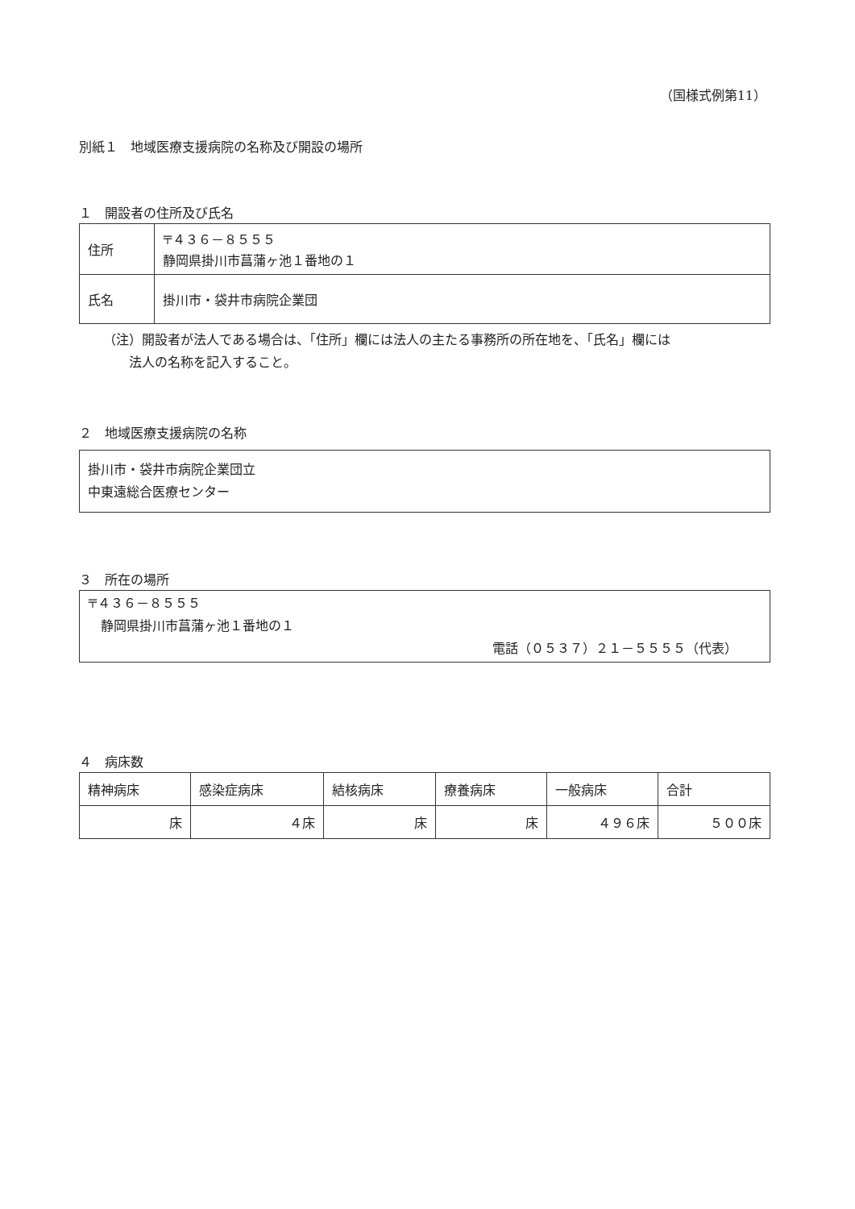（国様式例第11）
別紙１　地域医療支援病院の名称及び開設の場所
１　開設者の住所及び氏名
| 住所 | 〒４３６－８５５５ 静岡県掛川市菖蒲ヶ池１番地の１ |
| 氏名 | 掛川市・袋井市病院企業団 |
（注）開設者が法人である場合は、「住所」欄には法人の主たる事務所の所在地を、「氏名」欄には
　　法人の名称を記入すること。
２　地域医療支援病院の名称
掛川市・袋井市病院企業団立
中東遠総合医療センター
３　所在の場所
〒４３６－８５５５
　静岡県掛川市菖蒲ヶ池１番地の１
電話（０５３７）２１－５５５５（代表）
４　病床数
| 精神病床 | 感染症病床 | 結核病床 | 療養病床 | 一般病床 | 合計 |
| 床 | ４床 | 床 | 床 | ４９６床 | ５００床 |